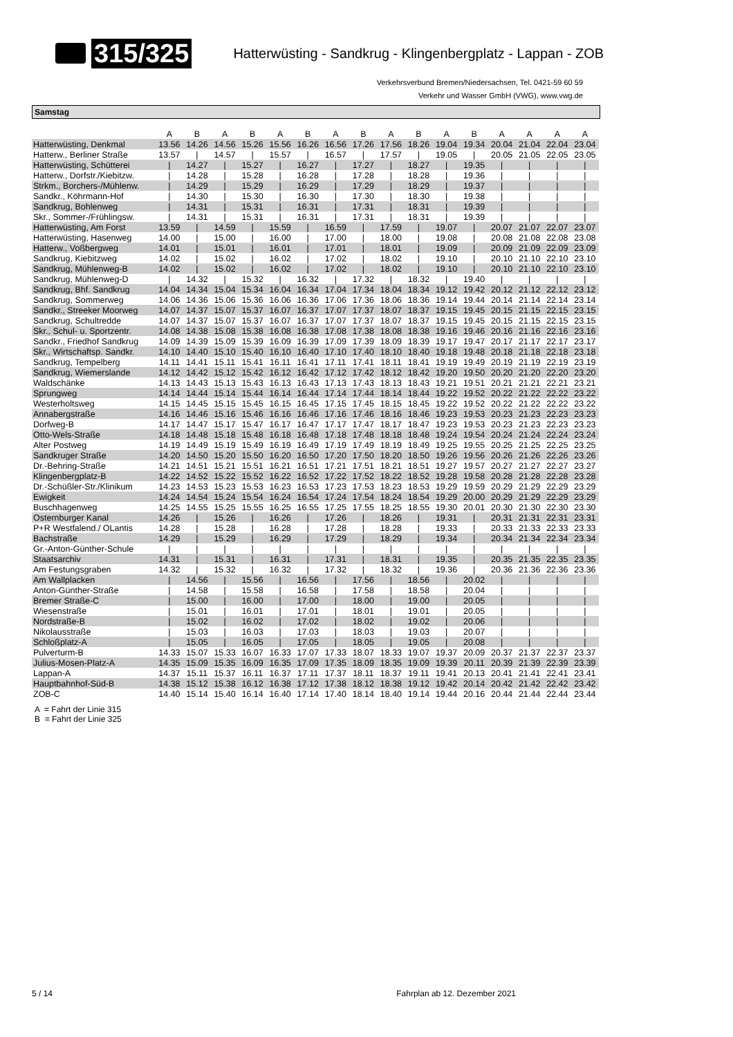315/325 Hatterwüsting - Sandkrug - Klingenbergplatz - Lappan - ZOB
Verkehrsverbund Bremen/Niedersachsen, Tel. 0421-59 60 59
Verkehr und Wasser GmbH (VWG), www.vwg.de
Samstag
| | A | B | A | B | A | B | A | B | A | B | A | B | A | A | A | A |
| --- | --- | --- | --- | --- | --- | --- | --- | --- | --- | --- | --- | --- | --- | --- | --- | --- |
| Hatterwüsting, Denkmal | 13.56 | 14.26 | 14.56 | 15.26 | 15.56 | 16.26 | 16.56 | 17.26 | 17.56 | 18.26 | 19.04 | 19.34 | 20.04 | 21.04 | 22.04 | 23.04 |
| Hatterw., Berliner Straße | 13.57 | / | 14.57 | / | 15.57 | / | 16.57 | / | 17.57 | / | 19.05 | / | 20.05 | 21.05 | 22.05 | 23.05 |
| Hatterwüsting, Schütterei | / | 14.27 | / | 15.27 | / | 16.27 | / | 17.27 | / | 18.27 | / | 19.35 | / | / | / | / |
| Hatterw., Dorfstr./Kiebitzw. | / | 14.28 | / | 15.28 | / | 16.28 | / | 17.28 | / | 18.28 | / | 19.36 | / | / | / | / |
| Strkm., Borchers-/Mühlenw. | / | 14.29 | / | 15.29 | / | 16.29 | / | 17.29 | / | 18.29 | / | 19.37 | / | / | / | / |
| Sandkr., Köhrmann-Hof | / | 14.30 | / | 15.30 | / | 16.30 | / | 17.30 | / | 18.30 | / | 19.38 | / | / | / | / |
| Sandkrug, Bohlenweg | / | 14.31 | / | 15.31 | / | 16.31 | / | 17.31 | / | 18.31 | / | 19.39 | / | / | / | / |
| Skr., Sommer-/Frühlingsw. | / | 14.31 | / | 15.31 | / | 16.31 | / | 17.31 | / | 18.31 | / | 19.39 | / | / | / | / |
| Hatterwüsting, Am Forst | 13.59 | / | 14.59 | / | 15.59 | / | 16.59 | / | 17.59 | / | 19.07 | / | 20.07 | 21.07 | 22.07 | 23.07 |
| Hatterwüsting, Hasenweg | 14.00 | / | 15.00 | / | 16.00 | / | 17.00 | / | 18.00 | / | 19.08 | / | 20.08 | 21.08 | 22.08 | 23.08 |
| Hatterw., Voßbergweg | 14.01 | / | 15.01 | / | 16.01 | / | 17.01 | / | 18.01 | / | 19.09 | / | 20.09 | 21.09 | 22.09 | 23.09 |
| Sandkrug, Kiebitzweg | 14.02 | / | 15.02 | / | 16.02 | / | 17.02 | / | 18.02 | / | 19.10 | / | 20.10 | 21.10 | 22.10 | 23.10 |
| Sandkrug, Mühlenweg-B | 14.02 | / | 15.02 | / | 16.02 | / | 17.02 | / | 18.02 | / | 19.10 | / | 20.10 | 21.10 | 22.10 | 23.10 |
| Sandkrug, Mühlenweg-D | / | 14.32 | / | 15.32 | / | 16.32 | / | 17.32 | / | 18.32 | / | 19.40 | / | / | / | / |
| Sandkrug, Bhf. Sandkrug | 14.04 | 14.34 | 15.04 | 15.34 | 16.04 | 16.34 | 17.04 | 17.34 | 18.04 | 18.34 | 19.12 | 19.42 | 20.12 | 21.12 | 22.12 | 23.12 |
| Sandkrug, Sommerweg | 14.06 | 14.36 | 15.06 | 15.36 | 16.06 | 16.36 | 17.06 | 17.36 | 18.06 | 18.36 | 19.14 | 19.44 | 20.14 | 21.14 | 22.14 | 23.14 |
| Sandkr., Streeker Moorweg | 14.07 | 14.37 | 15.07 | 15.37 | 16.07 | 16.37 | 17.07 | 17.37 | 18.07 | 18.37 | 19.15 | 19.45 | 20.15 | 21.15 | 22.15 | 23.15 |
| Sandkrug, Schultredde | 14.07 | 14.37 | 15.07 | 15.37 | 16.07 | 16.37 | 17.07 | 17.37 | 18.07 | 18.37 | 19.15 | 19.45 | 20.15 | 21.15 | 22.15 | 23.15 |
| Skr., Schul- u. Sportzentr. | 14.08 | 14.38 | 15.08 | 15.38 | 16.08 | 16.38 | 17.08 | 17.38 | 18.08 | 18.38 | 19.16 | 19.46 | 20.16 | 21.16 | 22.16 | 23.16 |
| Sandkr., Friedhof Sandkrug | 14.09 | 14.39 | 15.09 | 15.39 | 16.09 | 16.39 | 17.09 | 17.39 | 18.09 | 18.39 | 19.17 | 19.47 | 20.17 | 21.17 | 22.17 | 23.17 |
| Skr., Wirtschaftsp. Sandkr. | 14.10 | 14.40 | 15.10 | 15.40 | 16.10 | 16.40 | 17.10 | 17.40 | 18.10 | 18.40 | 19.18 | 19.48 | 20.18 | 21.18 | 22.18 | 23.18 |
| Sandkrug, Tempelberg | 14.11 | 14.41 | 15.11 | 15.41 | 16.11 | 16.41 | 17.11 | 17.41 | 18.11 | 18.41 | 19.19 | 19.49 | 20.19 | 21.19 | 22.19 | 23.19 |
| Sandkrug, Wiemerslande | 14.12 | 14.42 | 15.12 | 15.42 | 16.12 | 16.42 | 17.12 | 17.42 | 18.12 | 18.42 | 19.20 | 19.50 | 20.20 | 21.20 | 22.20 | 23.20 |
| Waldschänke | 14.13 | 14.43 | 15.13 | 15.43 | 16.13 | 16.43 | 17.13 | 17.43 | 18.13 | 18.43 | 19.21 | 19.51 | 20.21 | 21.21 | 22.21 | 23.21 |
| Sprungweg | 14.14 | 14.44 | 15.14 | 15.44 | 16.14 | 16.44 | 17.14 | 17.44 | 18.14 | 18.44 | 19.22 | 19.52 | 20.22 | 21.22 | 22.22 | 23.22 |
| Westerholtsweg | 14.15 | 14.45 | 15.15 | 15.45 | 16.15 | 16.45 | 17.15 | 17.45 | 18.15 | 18.45 | 19.22 | 19.52 | 20.22 | 21.22 | 22.22 | 23.22 |
| Annabergstraße | 14.16 | 14.46 | 15.16 | 15.46 | 16.16 | 16.46 | 17.16 | 17.46 | 18.16 | 18.46 | 19.23 | 19.53 | 20.23 | 21.23 | 22.23 | 23.23 |
| Dorfweg-B | 14.17 | 14.47 | 15.17 | 15.47 | 16.17 | 16.47 | 17.17 | 17.47 | 18.17 | 18.47 | 19.23 | 19.53 | 20.23 | 21.23 | 22.23 | 23.23 |
| Otto-Wels-Straße | 14.18 | 14.48 | 15.18 | 15.48 | 16.18 | 16.48 | 17.18 | 17.48 | 18.18 | 18.48 | 19.24 | 19.54 | 20.24 | 21.24 | 22.24 | 23.24 |
| Alter Postweg | 14.19 | 14.49 | 15.19 | 15.49 | 16.19 | 16.49 | 17.19 | 17.49 | 18.19 | 18.49 | 19.25 | 19.55 | 20.25 | 21.25 | 22.25 | 23.25 |
| Sandkruger Straße | 14.20 | 14.50 | 15.20 | 15.50 | 16.20 | 16.50 | 17.20 | 17.50 | 18.20 | 18.50 | 19.26 | 19.56 | 20.26 | 21.26 | 22.26 | 23.26 |
| Dr.-Behring-Straße | 14.21 | 14.51 | 15.21 | 15.51 | 16.21 | 16.51 | 17.21 | 17.51 | 18.21 | 18.51 | 19.27 | 19.57 | 20.27 | 21.27 | 22.27 | 23.27 |
| Klingenbergplatz-B | 14.22 | 14.52 | 15.22 | 15.52 | 16.22 | 16.52 | 17.22 | 17.52 | 18.22 | 18.52 | 19.28 | 19.58 | 20.28 | 21.28 | 22.28 | 23.28 |
| Dr.-Schüßler-Str./Klinikum | 14.23 | 14.53 | 15.23 | 15.53 | 16.23 | 16.53 | 17.23 | 17.53 | 18.23 | 18.53 | 19.29 | 19.59 | 20.29 | 21.29 | 22.29 | 23.29 |
| Ewigkeit | 14.24 | 14.54 | 15.24 | 15.54 | 16.24 | 16.54 | 17.24 | 17.54 | 18.24 | 18.54 | 19.29 | 20.00 | 20.29 | 21.29 | 22.29 | 23.29 |
| Buschhagenweg | 14.25 | 14.55 | 15.25 | 15.55 | 16.25 | 16.55 | 17.25 | 17.55 | 18.25 | 18.55 | 19.30 | 20.01 | 20.30 | 21.30 | 22.30 | 23.30 |
| Osternburger Kanal | 14.26 | / | 15.26 | / | 16.26 | / | 17.26 | / | 18.26 | / | 19.31 | / | 20.31 | 21.31 | 22.31 | 23.31 |
| P+R Westfalend./ OLantis | 14.28 | / | 15.28 | / | 16.28 | / | 17.28 | / | 18.28 | / | 19.33 | / | 20.33 | 21.33 | 22.33 | 23.33 |
| Bachstraße | 14.29 | / | 15.29 | / | 16.29 | / | 17.29 | / | 18.29 | / | 19.34 | / | 20.34 | 21.34 | 22.34 | 23.34 |
| Gr.-Anton-Günther-Schule | / | / | / | / | / | / | / | / | / | / | / | / | / | / | / | / |
| Staatsarchiv | 14.31 | / | 15.31 | / | 16.31 | / | 17.31 | / | 18.31 | / | 19.35 | / | 20.35 | 21.35 | 22.35 | 23.35 |
| Am Festungsgraben | 14.32 | / | 15.32 | / | 16.32 | / | 17.32 | / | 18.32 | / | 19.36 | / | 20.36 | 21.36 | 22.36 | 23.36 |
| Am Wallplacken | / | 14.56 | / | 15.56 | / | 16.56 | / | 17.56 | / | 18.56 | / | 20.02 | / | / | / | / |
| Anton-Günther-Straße | / | 14.58 | / | 15.58 | / | 16.58 | / | 17.58 | / | 18.58 | / | 20.04 | / | / | / | / |
| Bremer Straße-C | / | 15.00 | / | 16.00 | / | 17.00 | / | 18.00 | / | 19.00 | / | 20.05 | / | / | / | / |
| Wiesenstraße | / | 15.01 | / | 16.01 | / | 17.01 | / | 18.01 | / | 19.01 | / | 20.05 | / | / | / | / |
| Nordstraße-B | / | 15.02 | / | 16.02 | / | 17.02 | / | 18.02 | / | 19.02 | / | 20.06 | / | / | / | / |
| Nikolausstraße | / | 15.03 | / | 16.03 | / | 17.03 | / | 18.03 | / | 19.03 | / | 20.07 | / | / | / | / |
| Schloßplatz-A | / | 15.05 | / | 16.05 | / | 17.05 | / | 18.05 | / | 19.05 | / | 20.08 | / | / | / | / |
| Pulverturm-B | 14.33 | 15.07 | 15.33 | 16.07 | 16.33 | 17.07 | 17.33 | 18.07 | 18.33 | 19.07 | 19.37 | 20.09 | 20.37 | 21.37 | 22.37 | 23.37 |
| Julius-Mosen-Platz-A | 14.35 | 15.09 | 15.35 | 16.09 | 16.35 | 17.09 | 17.35 | 18.09 | 18.35 | 19.09 | 19.39 | 20.11 | 20.39 | 21.39 | 22.39 | 23.39 |
| Lappan-A | 14.37 | 15.11 | 15.37 | 16.11 | 16.37 | 17.11 | 17.37 | 18.11 | 18.37 | 19.11 | 19.41 | 20.13 | 20.41 | 21.41 | 22.41 | 23.41 |
| Hauptbahnhof-Süd-B | 14.38 | 15.12 | 15.38 | 16.12 | 16.38 | 17.12 | 17.38 | 18.12 | 18.38 | 19.12 | 19.42 | 20.14 | 20.42 | 21.42 | 22.42 | 23.42 |
| ZOB-C | 14.40 | 15.14 | 15.40 | 16.14 | 16.40 | 17.14 | 17.40 | 18.14 | 18.40 | 19.14 | 19.44 | 20.16 | 20.44 | 21.44 | 22.44 | 23.44 |
A = Fahrt der Linie 315
B = Fahrt der Linie 325
5 / 14 Fahrplan ab 12. Dezember 2021